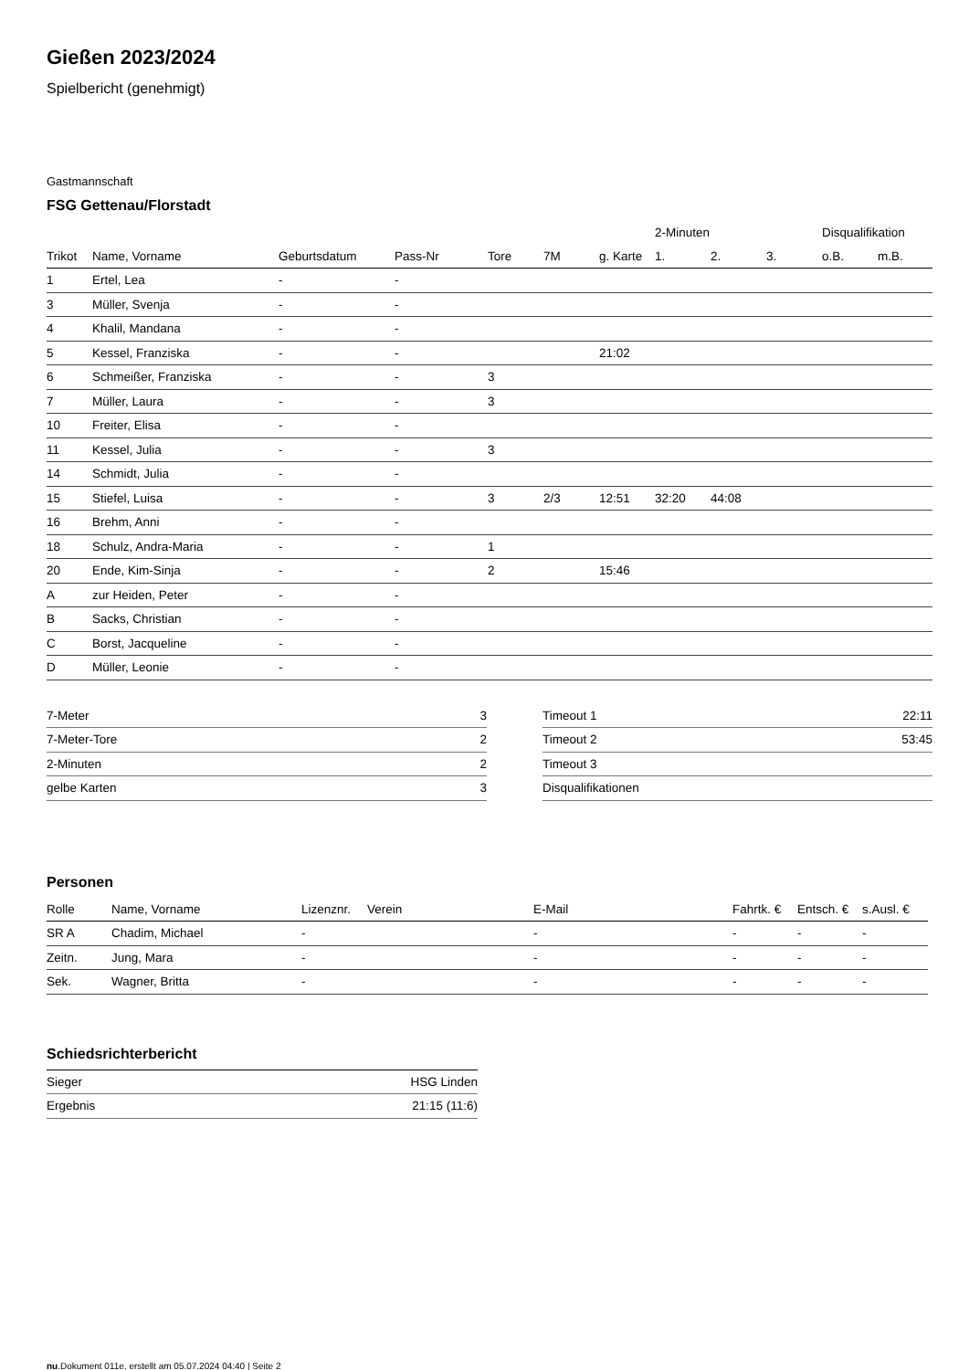Gießen 2023/2024
Spielbericht (genehmigt)
Gastmannschaft
FSG Gettenau/Florstadt
| | | | | | | | 2-Minuten | | | Disqualifikation | |
| --- | --- | --- | --- | --- | --- | --- | --- | --- | --- | --- | --- |
| Trikot | Name, Vorname | Geburtsdatum | Pass-Nr | Tore | 7M | g. Karte | 1. | 2. | 3. | o.B. | m.B. |
| 1 | Ertel, Lea | - | - | | | | | | | | |
| 3 | Müller, Svenja | - | - | | | | | | | | |
| 4 | Khalil, Mandana | - | - | | | | | | | | |
| 5 | Kessel, Franziska | - | - | | | 21:02 | | | | | |
| 6 | Schmeißer, Franziska | - | - | 3 | | | | | | | |
| 7 | Müller, Laura | - | - | 3 | | | | | | | |
| 10 | Freiter, Elisa | - | - | | | | | | | | |
| 11 | Kessel, Julia | - | - | 3 | | | | | | | |
| 14 | Schmidt, Julia | - | - | | | | | | | | |
| 15 | Stiefel, Luisa | - | - | 3 | 2/3 | 12:51 | 32:20 | 44:08 | | | |
| 16 | Brehm, Anni | - | - | | | | | | | | |
| 18 | Schulz, Andra-Maria | - | - | 1 | | | | | | | |
| 20 | Ende, Kim-Sinja | - | - | 2 | | 15:46 | | | | | |
| A | zur Heiden, Peter | - | - | | | | | | | | |
| B | Sacks, Christian | - | - | | | | | | | | |
| C | Borst, Jacqueline | - | - | | | | | | | | |
| D | Müller, Leonie | - | - | | | | | | | | |
| 7-Meter | 3 |
| 7-Meter-Tore | 2 |
| 2-Minuten | 2 |
| gelbe Karten | 3 |
| Timeout 1 | 22:11 |
| Timeout 2 | 53:45 |
| Timeout 3 | |
| Disqualifikationen | |
Personen
| Rolle | Name, Vorname | Lizenznr. | Verein | E-Mail | Fahrtk. € | Entsch. € | s.Ausl. € |
| --- | --- | --- | --- | --- | --- | --- | --- |
| SR A | Chadim, Michael | - | | - | - | - | - |
| Zeitn. | Jung, Mara | - | | - | - | - | - |
| Sek. | Wagner, Britta | - | | - | - | - | - |
Schiedsrichterbericht
| Sieger | HSG Linden |
| Ergebnis | 21:15 (11:6) |
nu.Dokument 011e, erstellt am 05.07.2024 04:40 | Seite 2